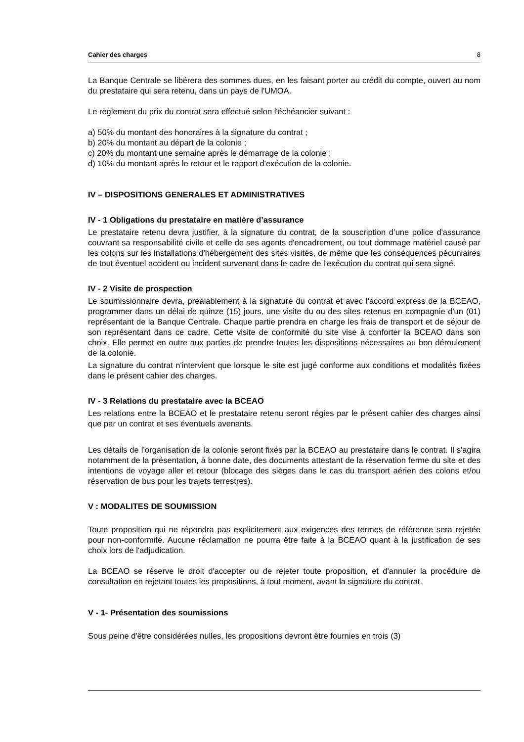Cahier des charges 8
La Banque Centrale se libérera des sommes dues, en les faisant porter au crédit du compte, ouvert au nom du prestataire qui sera retenu, dans un pays de l'UMOA.
Le règlement du prix du contrat sera effectué selon l'échéancier suivant :
a) 50% du montant des honoraires à la signature du contrat ;
b) 20% du montant au départ de la colonie ;
c) 20% du montant une semaine après le démarrage de la colonie ;
d) 10% du montant après le retour et le rapport d'exécution de la colonie.
IV – DISPOSITIONS GENERALES ET ADMINISTRATIVES
IV - 1 Obligations du prestataire en matière d’assurance
Le prestataire retenu devra justifier, à la signature du contrat, de la souscription d’une police d'assurance couvrant sa responsabilité civile et celle de ses agents d'encadrement, ou tout dommage matériel causé par les colons sur les installations d'hébergement des sites visités, de même que les conséquences pécuniaires de tout éventuel accident ou incident survenant dans le cadre de l'exécution du contrat qui sera signé.
IV - 2 Visite de prospection
Le soumissionnaire devra, préalablement à la signature du contrat et avec l'accord express de la BCEAO, programmer dans un délai de quinze (15) jours, une visite du ou des sites retenus en compagnie d'un (01) représentant de la Banque Centrale. Chaque partie prendra en charge les frais de transport et de séjour de son représentant dans ce cadre. Cette visite de conformité du site vise à conforter la BCEAO dans son choix. Elle permet en outre aux parties de prendre toutes les dispositions nécessaires au bon déroulement de la colonie.
La signature du contrat n'intervient que lorsque le site est jugé conforme aux conditions et modalités fixées dans le présent cahier des charges.
IV - 3 Relations du prestataire avec la BCEAO
Les relations entre la BCEAO et le prestataire retenu seront régies par le présent cahier des charges ainsi que par un contrat et ses éventuels avenants.
Les détails de l’organisation de la colonie seront fixés par la BCEAO au prestataire dans le contrat. Il s'agira notamment de la présentation, à bonne date, des documents attestant de la réservation ferme du site et des intentions de voyage aller et retour (blocage des sièges dans le cas du transport aérien des colons et/ou réservation de bus pour les trajets terrestres).
V : MODALITES DE SOUMISSION
Toute proposition qui ne répondra pas explicitement aux exigences des termes de référence sera rejetée pour non-conformité. Aucune réclamation ne pourra être faite à la BCEAO quant à la justification de ses choix lors de l'adjudication.
La BCEAO se réserve le droit d'accepter ou de rejeter toute proposition, et d'annuler la procédure de consultation en rejetant toutes les propositions, à tout moment, avant la signature du contrat.
V - 1- Présentation des soumissions
Sous peine d'être considérées nulles, les propositions devront être fournies en trois (3)